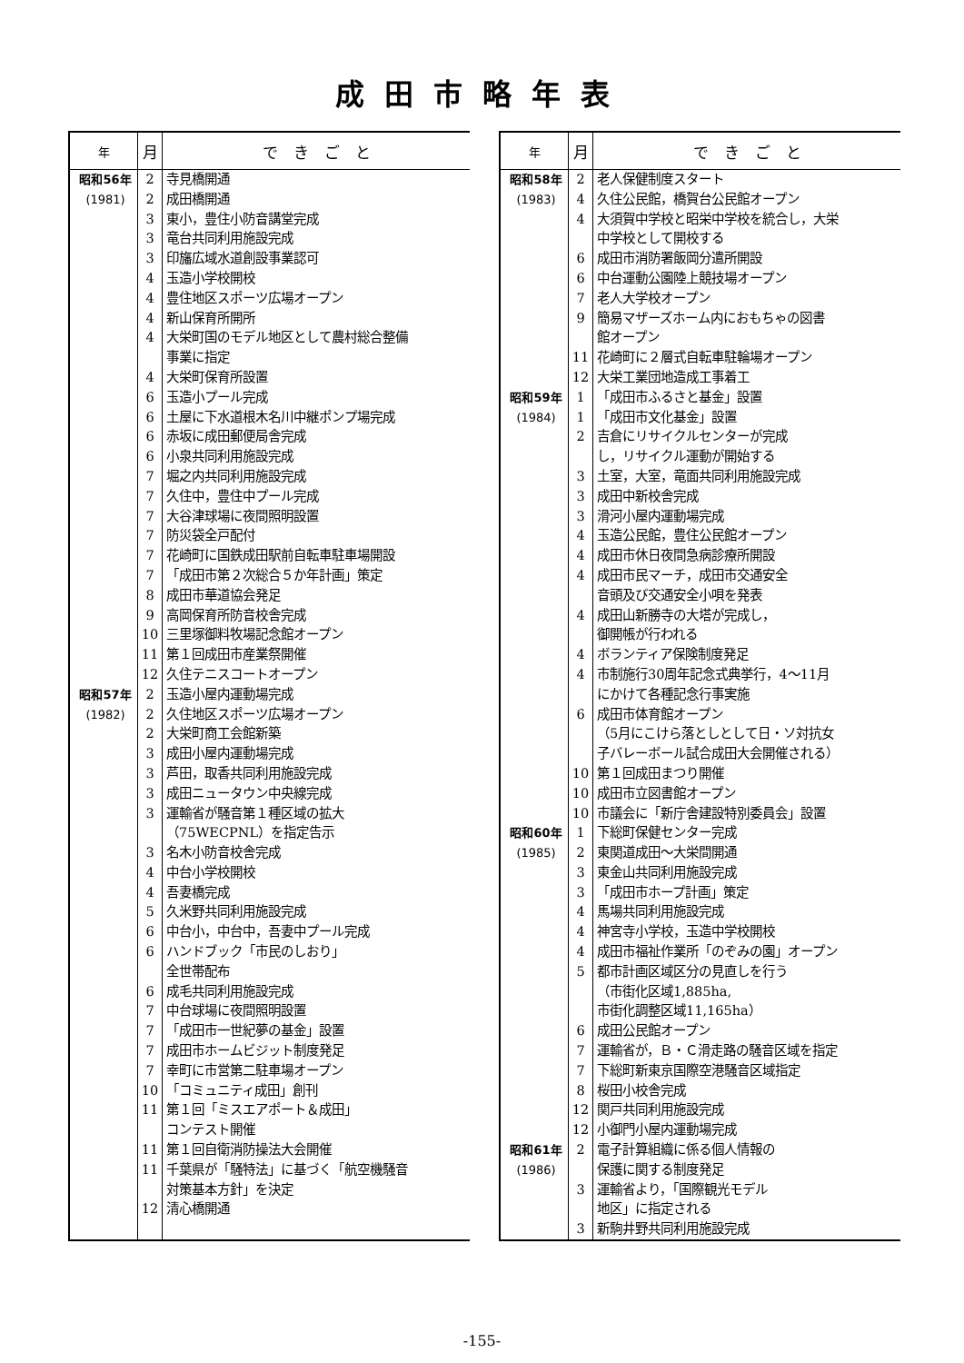成田市略年表
| 年 | 月 | で き ご と |
| --- | --- | --- |
| 昭和56年 | 2 | 寺見橋開通 |
| (1981) | 2 | 成田橋開通 |
| | 3 | 東小，豊住小防音講堂完成 |
| | 3 | 竜台共同利用施設完成 |
| | 3 | 印旛広域水道創設事業認可 |
| | 4 | 玉造小学校開校 |
| | 4 | 豊住地区スポーツ広場オープン |
| | 4 | 新山保育所開所 |
| | 4 | 大栄町国のモデル地区として農村総合整備 事業に指定 |
| | 4 | 大栄町保育所設置 |
| | 6 | 玉造小プール完成 |
| | 6 | 土屋に下水道根木名川中継ポンプ場完成 |
| | 6 | 赤坂に成田郵便局舎完成 |
| | 6 | 小泉共同利用施設完成 |
| | 7 | 堀之内共同利用施設完成 |
| | 7 | 久住中，豊住中プール完成 |
| | 7 | 大谷津球場に夜間照明設置 |
| | 7 | 防災袋全戸配付 |
| | 7 | 花崎町に国鉄成田駅前自転車駐車場開設 |
| | 7 | 「成田市第２次総合５か年計画」策定 |
| | 8 | 成田市華道協会発足 |
| | 9 | 高岡保育所防音校舎完成 |
| | 10 | 三里塚御料牧場記念館オープン |
| | 11 | 第１回成田市産業祭開催 |
| | 12 | 久住テニスコートオープン |
| 昭和57年 | 2 | 玉造小屋内運動場完成 |
| (1982) | 2 | 久住地区スポーツ広場オープン |
| | 2 | 大栄町商工会館新築 |
| | 3 | 成田小屋内運動場完成 |
| | 3 | 芦田，取香共同利用施設完成 |
| | 3 | 成田ニュータウン中央線完成 |
| | 3 | 運輸省が騒音第１種区域の拡大 （75WECPNL）を指定告示 |
| | 3 | 名木小防音校舎完成 |
| | 4 | 中台小学校開校 |
| | 4 | 吾妻橋完成 |
| | 5 | 久米野共同利用施設完成 |
| | 6 | 中台小，中台中，吾妻中プール完成 |
| | 6 | ハンドブック「市民のしおり」 全世帯配布 |
| | 6 | 成毛共同利用施設完成 |
| | 7 | 中台球場に夜間照明設置 |
| | 7 | 「成田市一世紀夢の基金」設置 |
| | 7 | 成田市ホームビジット制度発足 |
| | 7 | 幸町に市営第二駐車場オープン |
| | 10 | 「コミュニティ成田」創刊 |
| | 11 | 第１回「ミスエアポート＆成田」 コンテスト開催 |
| | 11 | 第１回自衛消防操法大会開催 |
| | 11 | 千葉県が「騒特法」に基づく「航空機騒音 対策基本方針」を決定 |
| | 12 | 清心橋開通 |
| 年 | 月 | で き ご と |
| --- | --- | --- |
| 昭和58年 | 2 | 老人保健制度スタート |
| (1983) | 4 | 久住公民館，橋賀台公民館オープン |
| | 4 | 大須賀中学校と昭栄中学校を統合し，大栄 中学校として開校する |
| | 6 | 成田市消防署飯岡分遣所開設 |
| | 6 | 中台運動公園陸上競技場オープン |
| | 7 | 老人大学校オープン |
| | 9 | 簡易マザーズホーム内におもちゃの図書 館オープン |
| | 11 | 花崎町に２層式自転車駐輪場オープン |
| | 12 | 大栄工業団地造成工事着工 |
| 昭和59年 | 1 | 「成田市ふるさと基金」設置 |
| (1984) | 1 | 「成田市文化基金」設置 |
| | 2 | 吉倉にリサイクルセンターが完成 し，リサイクル運動が開始する |
| | 3 | 土室，大室，竜面共同利用施設完成 |
| | 3 | 成田中新校舎完成 |
| | 3 | 滑河小屋内運動場完成 |
| | 4 | 玉造公民館，豊住公民館オープン |
| | 4 | 成田市休日夜間急病診療所開設 |
| | 4 | 成田市民マーチ，成田市交通安全 音頭及び交通安全小唄を発表 |
| | 4 | 成田山新勝寺の大塔が完成し， 御開帳が行われる |
| | 4 | ボランティア保険制度発足 |
| | 4 | 市制施行30周年記念式典挙行，4〜11月 にかけて各種記念行事実施 |
| | 6 | 成田市体育館オープン （5月にこけら落としとして日・ソ対抗女 子バレーボール試合成田大会開催される） |
| | 10 | 第１回成田まつり開催 |
| | 10 | 成田市立図書館オープン |
| | 10 | 市議会に「新庁舎建設特別委員会」設置 |
| 昭和60年 | 1 | 下総町保健センター完成 |
| (1985) | 2 | 東関道成田〜大栄間開通 |
| | 3 | 東金山共同利用施設完成 |
| | 3 | 「成田市ホープ計画」策定 |
| | 4 | 馬場共同利用施設完成 |
| | 4 | 神宮寺小学校，玉造中学校開校 |
| | 4 | 成田市福祉作業所「のぞみの園」オープン |
| | 5 | 都市計画区域区分の見直しを行う （市街化区域1,885ha, 市街化調整区域11,165ha） |
| | 6 | 成田公民館オープン |
| | 7 | 運輸省が，Ｂ・Ｃ滑走路の騒音区域を指定 |
| | 7 | 下総町新東京国際空港騒音区域指定 |
| | 8 | 桜田小校舎完成 |
| | 12 | 関戸共同利用施設完成 |
| | 12 | 小御門小屋内運動場完成 |
| 昭和61年 (1986) | 2 | 電子計算組織に係る個人情報の 保護に関する制度発足 |
| | 3 | 運輸省より，「国際観光モデル 地区」に指定される |
| | 3 | 新駒井野共同利用施設完成 |
-155-